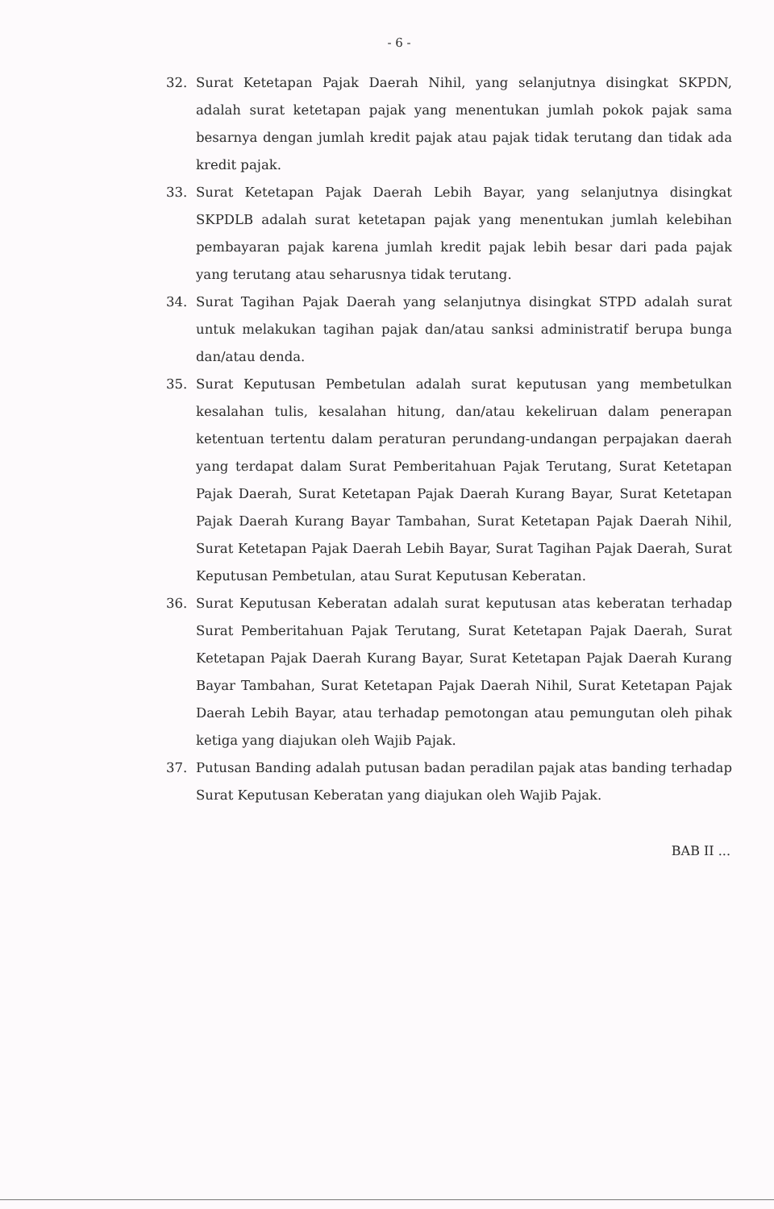- 6 -
32. Surat Ketetapan Pajak Daerah Nihil, yang selanjutnya disingkat SKPDN, adalah surat ketetapan pajak yang menentukan jumlah pokok pajak sama besarnya dengan jumlah kredit pajak atau pajak tidak terutang dan tidak ada kredit pajak.
33. Surat Ketetapan Pajak Daerah Lebih Bayar, yang selanjutnya disingkat SKPDLB adalah surat ketetapan pajak yang menentukan jumlah kelebihan pembayaran pajak karena jumlah kredit pajak lebih besar dari pada pajak yang terutang atau seharusnya tidak terutang.
34. Surat Tagihan Pajak Daerah yang selanjutnya disingkat STPD adalah surat untuk melakukan tagihan pajak dan/atau sanksi administratif berupa bunga dan/atau denda.
35. Surat Keputusan Pembetulan adalah surat keputusan yang membetulkan kesalahan tulis, kesalahan hitung, dan/atau kekeliruan dalam penerapan ketentuan tertentu dalam peraturan perundang-undangan perpajakan daerah yang terdapat dalam Surat Pemberitahuan Pajak Terutang, Surat Ketetapan Pajak Daerah, Surat Ketetapan Pajak Daerah Kurang Bayar, Surat Ketetapan Pajak Daerah Kurang Bayar Tambahan, Surat Ketetapan Pajak Daerah Nihil, Surat Ketetapan Pajak Daerah Lebih Bayar, Surat Tagihan Pajak Daerah, Surat Keputusan Pembetulan, atau Surat Keputusan Keberatan.
36. Surat Keputusan Keberatan adalah surat keputusan atas keberatan terhadap Surat Pemberitahuan Pajak Terutang, Surat Ketetapan Pajak Daerah, Surat Ketetapan Pajak Daerah Kurang Bayar, Surat Ketetapan Pajak Daerah Kurang Bayar Tambahan, Surat Ketetapan Pajak Daerah Nihil, Surat Ketetapan Pajak Daerah Lebih Bayar, atau terhadap pemotongan atau pemungutan oleh pihak ketiga yang diajukan oleh Wajib Pajak.
37. Putusan Banding adalah putusan badan peradilan pajak atas banding terhadap Surat Keputusan Keberatan yang diajukan oleh Wajib Pajak.
BAB II ...